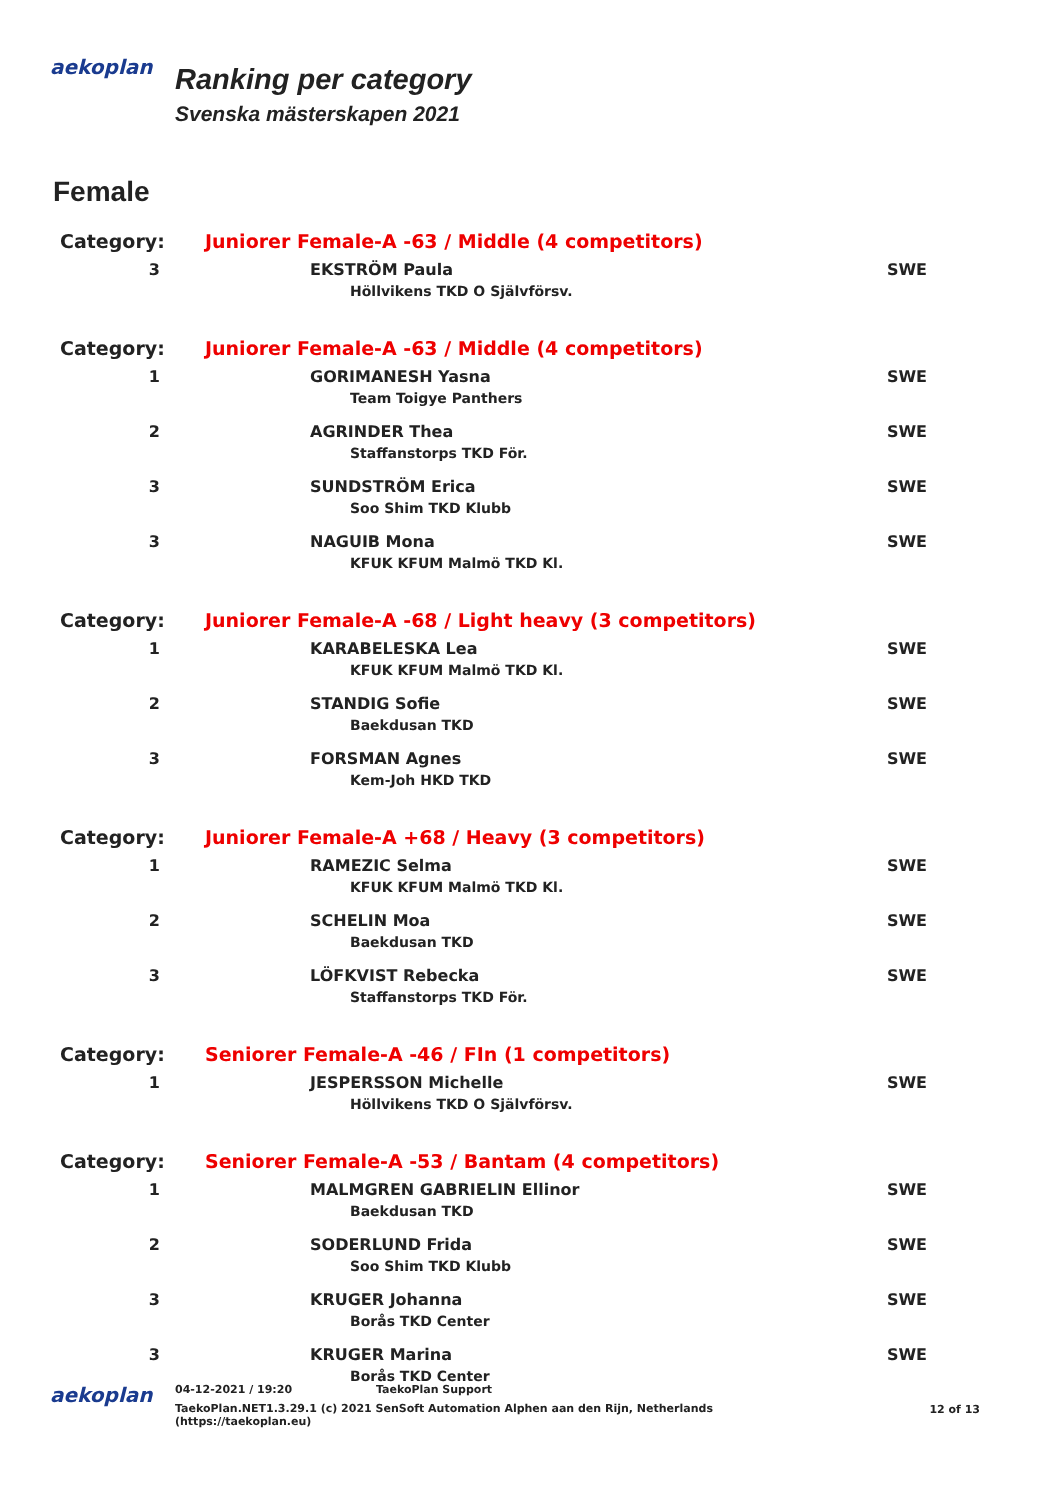aekoplan
Ranking per category
Svenska mästerskapen 2021
Female
| Category: | Juniorer Female-A -63 / Middle (4 competitors) | |
| 3 | EKSTRÖM Paula Höllvikens TKD O Självförsv. | SWE |
| Category: | Juniorer Female-A -63 / Middle (4 competitors) | |
| 1 | GORIMANESH Yasna Team Toigye Panthers | SWE |
| 2 | AGRINDER Thea Staffanstorps TKD För. | SWE |
| 3 | SUNDSTRÖM Erica Soo Shim TKD Klubb | SWE |
| 3 | NAGUIB Mona KFUK KFUM Malmö TKD Kl. | SWE |
| Category: | Juniorer Female-A -68 / Light heavy (3 competitors) | |
| 1 | KARABELESKA Lea KFUK KFUM Malmö TKD Kl. | SWE |
| 2 | STANDIG Sofie Baekdusan TKD | SWE |
| 3 | FORSMAN Agnes Kem-Joh HKD TKD | SWE |
| Category: | Juniorer Female-A +68 / Heavy (3 competitors) | |
| 1 | RAMEZIC Selma KFUK KFUM Malmö TKD Kl. | SWE |
| 2 | SCHELIN Moa Baekdusan TKD | SWE |
| 3 | LÖFKVIST Rebecka Staffanstorps TKD För. | SWE |
| Category: | Seniorer Female-A -46 / FIn (1 competitors) | |
| 1 | JESPERSSON Michelle Höllvikens TKD O Självförsv. | SWE |
| Category: | Seniorer Female-A -53 / Bantam (4 competitors) | |
| 1 | MALMGREN GABRIELIN Ellinor Baekdusan TKD | SWE |
| 2 | SODERLUND Frida Soo Shim TKD Klubb | SWE |
| 3 | KRUGER Johanna Borås TKD Center | SWE |
| 3 | KRUGER Marina Borås TKD Center | SWE |
aekoplan
04-12-2021 / 19:20 TaekoPlan Support
TaekoPlan.NET1.3.29.1 (c) 2021 SenSoft Automation Alphen aan den Rijn, Netherlands
(https://taekoplan.eu)
12 of 13